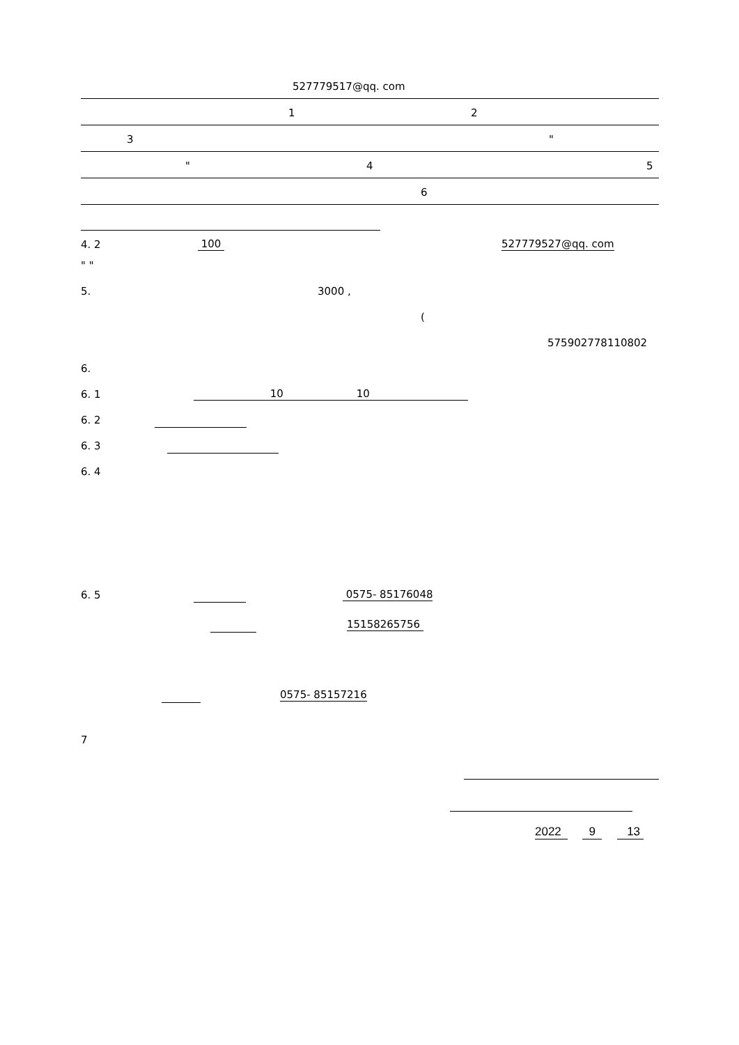527779517@qq. com
1 2
3 "
" 4 5
6
4. 2 100 527779527@qq. com
" "
5. 3000 ,
(
575902778110802
6.
6. 1 10 10
6. 2
6. 3
6. 4
6. 5 0575- 85176048
15158265756
0575- 85157216
7
2022 9 13